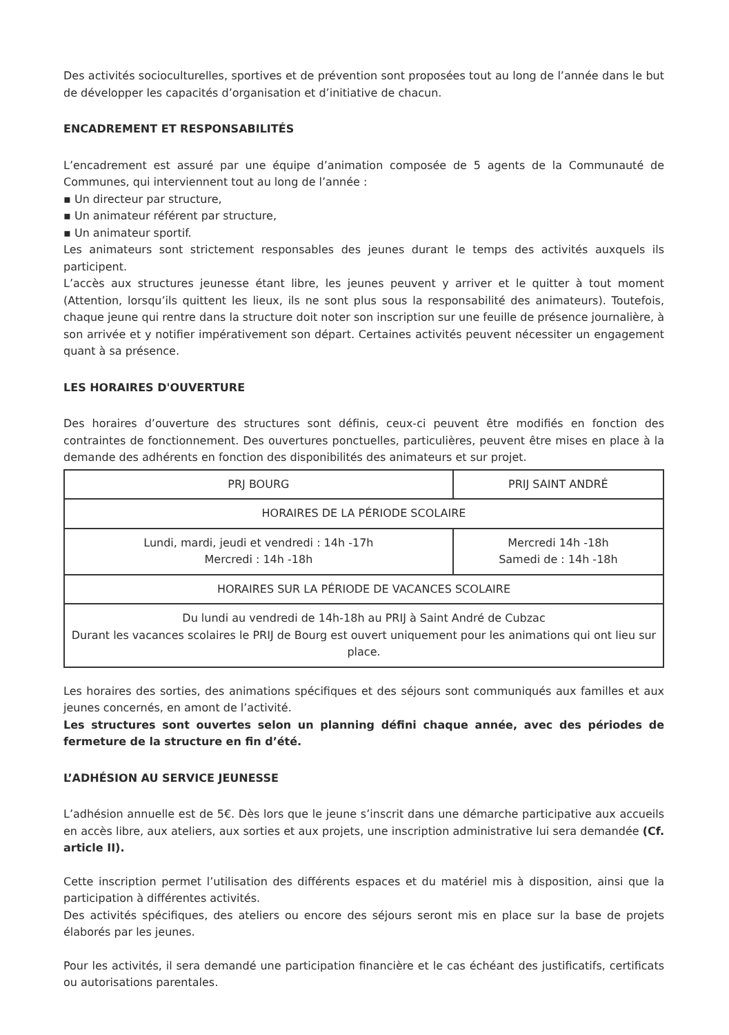Des activités socioculturelles, sportives et de prévention sont proposées tout au long de l’année dans le but de développer les capacités d’organisation et d’initiative de chacun.
ENCADREMENT ET RESPONSABILITÉS
L’encadrement est assuré par une équipe d’animation composée de 5 agents de la Communauté de Communes, qui interviennent tout au long de l’année :
▪ Un directeur par structure,
▪ Un animateur référent par structure,
▪ Un animateur sportif.
Les animateurs sont strictement responsables des jeunes durant le temps des activités auxquels ils participent.
L’accès aux structures jeunesse étant libre, les jeunes peuvent y arriver et le quitter à tout moment (Attention, lorsqu’ils quittent les lieux, ils ne sont plus sous la responsabilité des animateurs). Toutefois, chaque jeune qui rentre dans la structure doit noter son inscription sur une feuille de présence journalière, à son arrivée et y notifier impérativement son départ. Certaines activités peuvent nécessiter un engagement quant à sa présence.
LES HORAIRES D'OUVERTURE
Des horaires d’ouverture des structures sont définis, ceux-ci peuvent être modifiés en fonction des contraintes de fonctionnement. Des ouvertures ponctuelles, particulières, peuvent être mises en place à la demande des adhérents en fonction des disponibilités des animateurs et sur projet.
| PRJ BOURG | PRIJ SAINT ANDRÉ |
| --- | --- |
| HORAIRES DE LA PÉRIODE SCOLAIRE | |
| Lundi, mardi, jeudi et vendredi : 14h -17h Mercredi : 14h -18h | Mercredi 14h -18h Samedi de : 14h -18h |
| HORAIRES SUR LA PÉRIODE DE VACANCES SCOLAIRE | |
| Du lundi au vendredi de 14h-18h au PRIJ à Saint André de Cubzac Durant les vacances scolaires le PRIJ de Bourg est ouvert uniquement pour les animations qui ont lieu sur place. | |
Les horaires des sorties, des animations spécifiques et des séjours sont communiqués aux familles et aux jeunes concernés, en amont de l’activité.
Les structures sont ouvertes selon un planning défini chaque année, avec des périodes de fermeture de la structure en fin d’été.
L’ADHÉSION AU SERVICE JEUNESSE
L’adhésion annuelle est de 5€. Dès lors que le jeune s’inscrit dans une démarche participative aux accueils en accès libre, aux ateliers, aux sorties et aux projets, une inscription administrative lui sera demandée (Cf. article II).
Cette inscription permet l’utilisation des différents espaces et du matériel mis à disposition, ainsi que la participation à différentes activités.
Des activités spécifiques, des ateliers ou encore des séjours seront mis en place sur la base de projets élaborés par les jeunes.
Pour les activités, il sera demandé une participation financière et le cas échéant des justificatifs, certificats ou autorisations parentales.